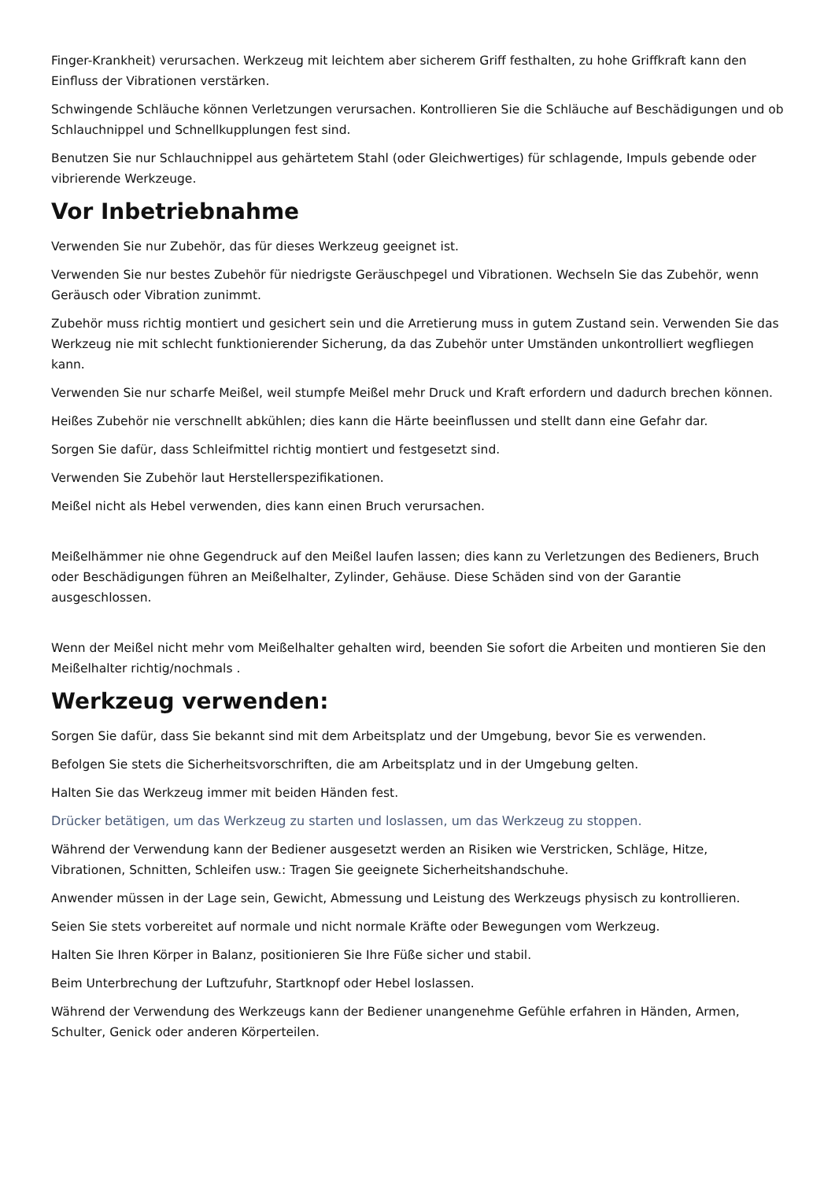Finger-Krankheit) verursachen. Werkzeug mit leichtem aber sicherem Griff festhalten, zu hohe Griffkraft kann den Einfluss der Vibrationen verstärken.
Schwingende Schläuche können Verletzungen verursachen. Kontrollieren Sie die Schläuche auf Beschädigungen und ob Schlauchnippel und Schnellkupplungen fest sind.
Benutzen Sie nur Schlauchnippel aus gehärtetem Stahl (oder Gleichwertiges) für schlagende, Impuls gebende oder vibrierende Werkzeuge.
Vor Inbetriebnahme
Verwenden Sie nur Zubehör, das für dieses Werkzeug geeignet ist.
Verwenden Sie nur bestes Zubehör für niedrigste Geräuschpegel und Vibrationen. Wechseln Sie das Zubehör, wenn Geräusch oder Vibration zunimmt.
Zubehör muss richtig montiert und gesichert sein und die Arretierung muss in gutem Zustand sein. Verwenden Sie das Werkzeug nie mit schlecht funktionierender Sicherung, da das Zubehör unter Umständen unkontrolliert wegfliegen kann.
Verwenden Sie nur scharfe Meißel, weil stumpfe Meißel mehr Druck und Kraft erfordern und dadurch brechen können.
Heißes Zubehör nie verschnellt abkühlen; dies kann die Härte beeinflussen und stellt dann eine Gefahr dar.
Sorgen Sie dafür, dass Schleifmittel richtig montiert und festgesetzt sind.
Verwenden Sie Zubehör laut Herstellerspezifikationen.
Meißel nicht als Hebel verwenden, dies kann einen Bruch verursachen.
Meißelhämmer nie ohne Gegendruck auf den Meißel laufen lassen; dies kann zu Verletzungen des Bedieners, Bruch oder Beschädigungen führen an Meißelhalter, Zylinder, Gehäuse. Diese Schäden sind von der Garantie ausgeschlossen.
Wenn der Meißel nicht mehr vom Meißelhalter gehalten wird, beenden Sie sofort die Arbeiten und montieren Sie den Meißelhalter richtig/nochmals .
Werkzeug verwenden:
Sorgen Sie dafür, dass Sie bekannt sind mit dem Arbeitsplatz und der Umgebung, bevor Sie es verwenden.
Befolgen Sie stets die Sicherheitsvorschriften, die am Arbeitsplatz und in der Umgebung gelten.
Halten Sie das Werkzeug immer mit beiden Händen fest.
Drücker betätigen, um das Werkzeug zu starten und loslassen, um das Werkzeug zu stoppen.
Während der Verwendung kann der Bediener ausgesetzt werden an Risiken wie Verstricken, Schläge, Hitze, Vibrationen, Schnitten, Schleifen usw.: Tragen Sie geeignete Sicherheitshandschuhe.
Anwender müssen in der Lage sein, Gewicht, Abmessung und Leistung des Werkzeugs physisch zu kontrollieren.
Seien Sie stets vorbereitet auf normale und nicht normale Kräfte oder Bewegungen vom Werkzeug.
Halten Sie Ihren Körper in Balanz, positionieren Sie Ihre Füße sicher und stabil.
Beim Unterbrechung der Luftzufuhr, Startknopf oder Hebel loslassen.
Während der Verwendung des Werkzeugs kann der Bediener unangenehme Gefühle erfahren in Händen, Armen, Schulter, Genick oder anderen Körperteilen.